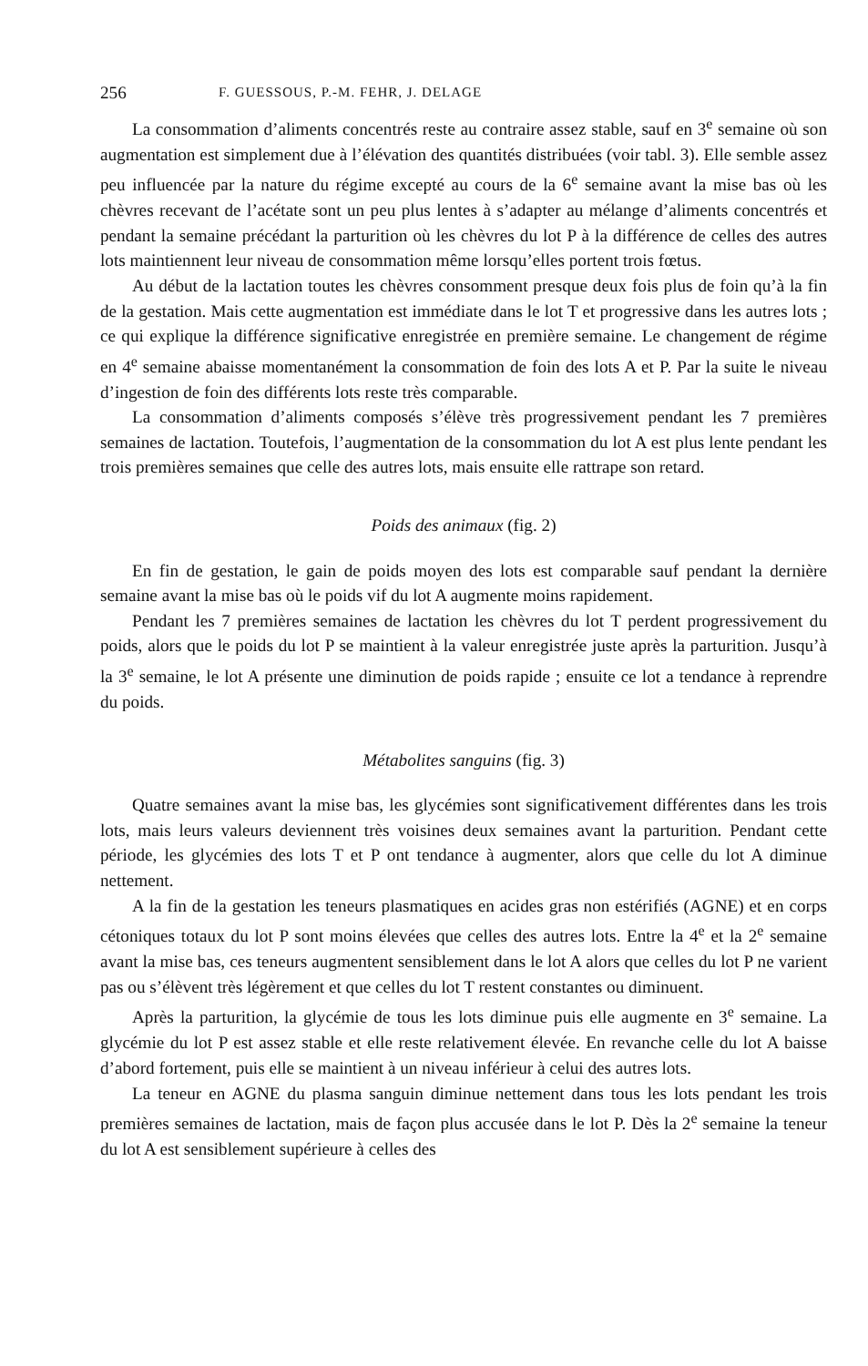256 F. GUESSOUS, P.-M. FEHR, J. DELAGE
La consommation d’aliments concentrés reste au contraire assez stable, sauf en 3<sup>e</sup> semaine où son augmentation est simplement due à l’élévation des quantités distribuées (voir tabl. 3). Elle semble assez peu influencée par la nature du régime excepté au cours de la 6<sup>e</sup> semaine avant la mise bas où les chèvres recevant de l’acétate sont un peu plus lentes à s’adapter au mélange d’aliments concentrés et pendant la semaine précédant la parturition où les chèvres du lot P à la différence de celles des autres lots maintiennent leur niveau de consommation même lorsqu’elles portent trois fœtus.
Au début de la lactation toutes les chèvres consomment presque deux fois plus de foin qu’à la fin de la gestation. Mais cette augmentation est immédiate dans le lot T et progressive dans les autres lots ; ce qui explique la différence significative enregistrée en première semaine. Le changement de régime en 4<sup>e</sup> semaine abaisse momentanément la consommation de foin des lots A et P. Par la suite le niveau d’ingestion de foin des différents lots reste très comparable.
La consommation d’aliments composés s’élève très progressivement pendant les 7 premières semaines de lactation. Toutefois, l’augmentation de la consommation du lot A est plus lente pendant les trois premières semaines que celle des autres lots, mais ensuite elle rattrape son retard.
Poids des animaux (fig. 2)
En fin de gestation, le gain de poids moyen des lots est comparable sauf pendant la dernière semaine avant la mise bas où le poids vif du lot A augmente moins rapidement.
Pendant les 7 premières semaines de lactation les chèvres du lot T perdent progressivement du poids, alors que le poids du lot P se maintient à la valeur enregistrée juste après la parturition. Jusqu’à la 3<sup>e</sup> semaine, le lot A présente une diminution de poids rapide ; ensuite ce lot a tendance à reprendre du poids.
Métabolites sanguins (fig. 3)
Quatre semaines avant la mise bas, les glycémies sont significativement différentes dans les trois lots, mais leurs valeurs deviennent très voisines deux semaines avant la parturition. Pendant cette période, les glycémies des lots T et P ont tendance à augmenter, alors que celle du lot A diminue nettement.
A la fin de la gestation les teneurs plasmatiques en acides gras non estérifiés (AGNE) et en corps cétoniques totaux du lot P sont moins élevées que celles des autres lots. Entre la 4<sup>e</sup> et la 2<sup>e</sup> semaine avant la mise bas, ces teneurs augmentent sensiblement dans le lot A alors que celles du lot P ne varient pas ou s’élèvent très légèrement et que celles du lot T restent constantes ou diminuent.
Après la parturition, la glycémie de tous les lots diminue puis elle augmente en 3<sup>e</sup> semaine. La glycémie du lot P est assez stable et elle reste relativement élevée. En revanche celle du lot A baisse d’abord fortement, puis elle se maintient à un niveau inférieur à celui des autres lots.
La teneur en AGNE du plasma sanguin diminue nettement dans tous les lots pendant les trois premières semaines de lactation, mais de façon plus accusée dans le lot P. Dès la 2<sup>e</sup> semaine la teneur du lot A est sensiblement supérieure à celles des